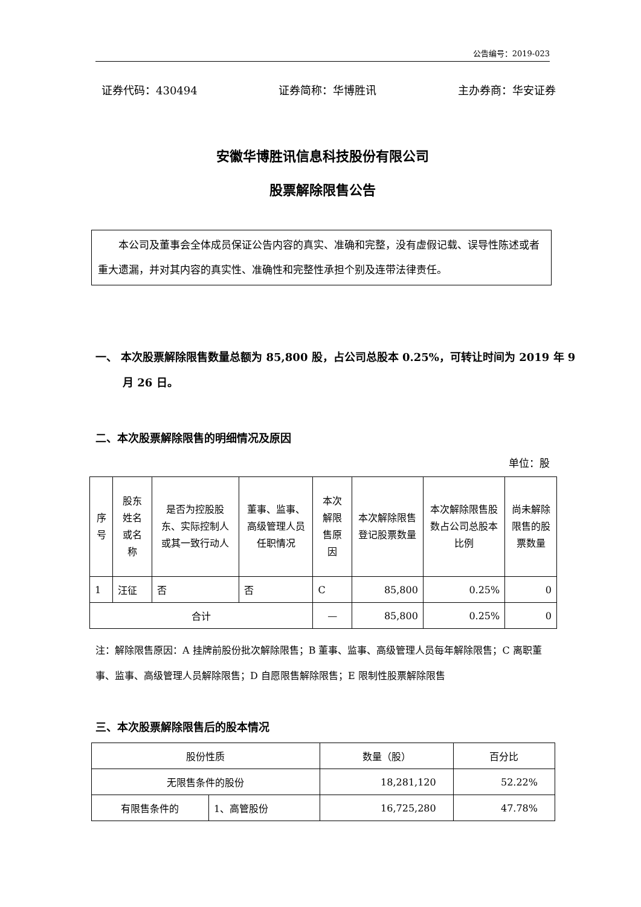公告编号：2019-023
证券代码：430494 证券简称：华博胜讯 主办券商：华安证券
安徽华博胜讯信息科技股份有限公司
股票解除限售公告
本公司及董事会全体成员保证公告内容的真实、准确和完整，没有虚假记载、误导性陈述或者重大遗漏，并对其内容的真实性、准确性和完整性承担个别及连带法律责任。
一、 本次股票解除限售数量总额为 85,800 股，占公司总股本 0.25%，可转让时间为 2019 年 9 月 26 日。
二、本次股票解除限售的明细情况及原因
单位：股
| 序号 | 股东姓名或名称 | 是否为控股股东、实际控制人或其一致行动人 | 董事、监事、高级管理人员任职情况 | 本次解限售原因 | 本次解除限售登记股票数量 | 本次解除限售股数占公司总股本比例 | 尚未解除限售的股票数量 |
| --- | --- | --- | --- | --- | --- | --- | --- |
| 1 | 汪征 | 否 | 否 | C | 85,800 | 0.25% | 0 |
| 合计 | | | | — | 85,800 | 0.25% | 0 |
注：解除限售原因：A 挂牌前股份批次解除限售；B 董事、监事、高级管理人员每年解除限售；C 离职董事、监事、高级管理人员解除限售；D 自愿限售解除限售；E 限制性股票解除限售
三、本次股票解除限售后的股本情况
| 股份性质 | | 数量（股） | 百分比 |
| 无限售条件的股份 | | 18,281,120 | 52.22% |
| 有限售条件的 | 1、高管股份 | 16,725,280 | 47.78% |